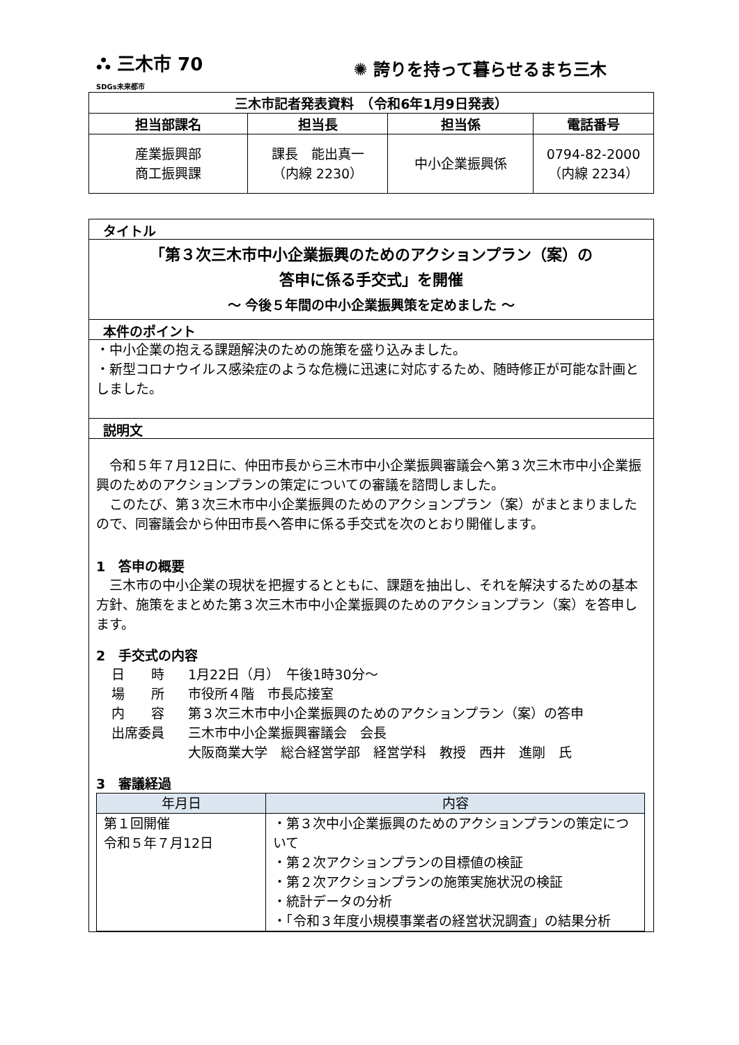⛬ 三木市 70
SDGs未来都市
✺ 誇りを持って暮らせるまち三木
| 三木市記者発表資料 （令和6年1月9日発表） | | | |
| --- | --- | --- | --- |
| 担当部課名 | 担当長 | 担当係 | 電話番号 |
| 産業振興部 商工振興課 | 課長 能出真一 （内線 2230） | 中小企業振興係 | 0794-82-2000 （内線 2234） |
タイトル
「第３次三木市中小企業振興のためのアクションプラン（案）の
答申に係る手交式」を開催
～ 今後５年間の中小企業振興策を定めました ～
本件のポイント
・中小企業の抱える課題解決のための施策を盛り込みました。
・新型コロナウイルス感染症のような危機に迅速に対応するため、随時修正が可能な計画としました。
説明文
　令和５年７月12日に、仲田市長から三木市中小企業振興審議会へ第３次三木市中小企業振興のためのアクションプランの策定についての審議を諮問しました。
　このたび、第３次三木市中小企業振興のためのアクションプラン（案）がまとまりましたので、同審議会から仲田市長へ答申に係る手交式を次のとおり開催します。
1　答申の概要
　三木市の中小企業の現状を把握するとともに、課題を抽出し、それを解決するための基本方針、施策をまとめた第３次三木市中小企業振興のためのアクションプラン（案）を答申します。
2　手交式の内容
日　　時 1月22日（月）　午後1時30分～
場　　所 市役所４階　市長応接室
内　　容 第３次三木市中小企業振興のためのアクションプラン（案）の答申
出席委員 三木市中小企業振興審議会　会長
大阪商業大学　総合経営学部　経営学科　教授　西井　進剛　氏
3　審議経過
| 年月日 | 内容 |
| --- | --- |
| 第１回開催 令和５年７月12日 | ・第３次中小企業振興のためのアクションプランの策定について ・第２次アクションプランの目標値の検証 ・第２次アクションプランの施策実施状況の検証 ・統計データの分析 ・「令和３年度小規模事業者の経営状況調査」の結果分析 |